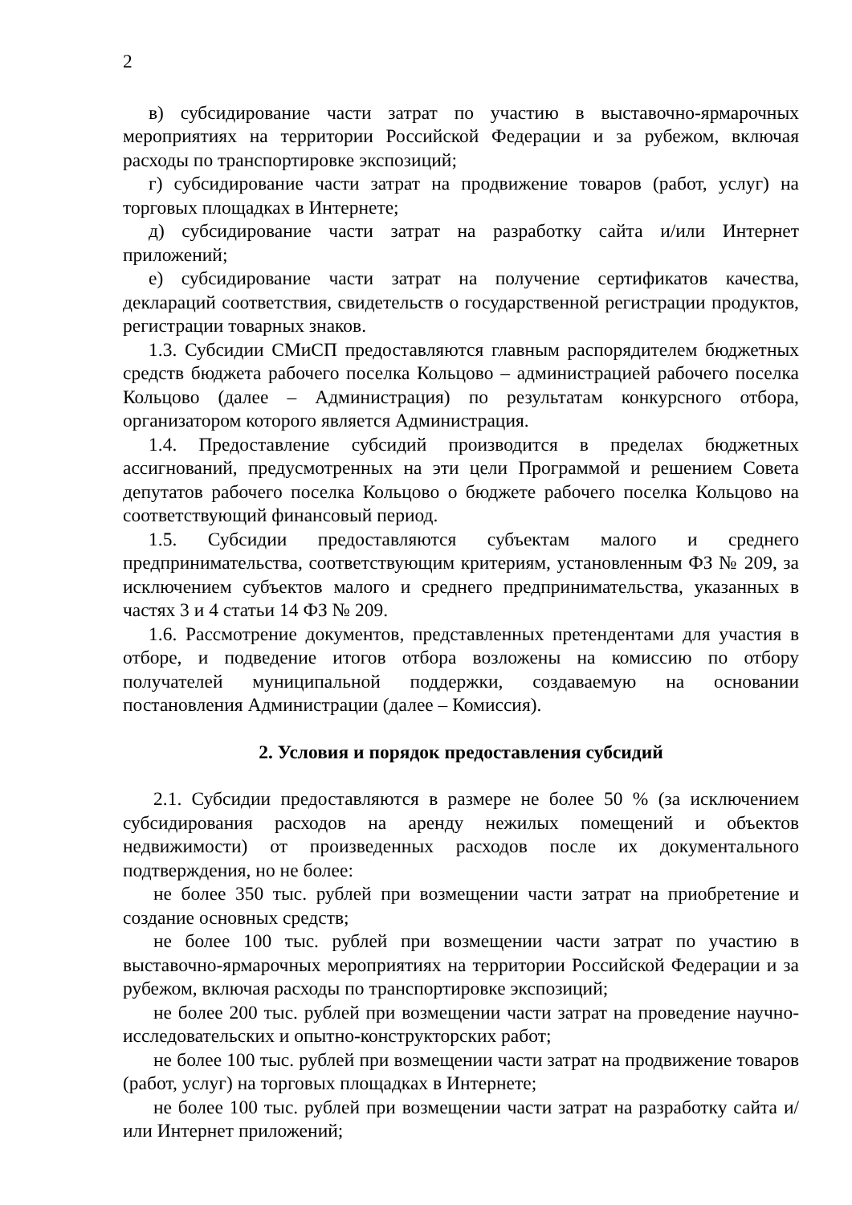2
в) субсидирование части затрат по участию в выставочно-ярмарочных мероприятиях на территории Российской Федерации и за рубежом, включая расходы по транспортировке экспозиций;
г) субсидирование части затрат на продвижение товаров (работ, услуг) на торговых площадках в Интернете;
д) субсидирование части затрат на разработку сайта и/или Интернет приложений;
е) субсидирование части затрат на получение сертификатов качества, деклараций соответствия, свидетельств о государственной регистрации продуктов, регистрации товарных знаков.
1.3. Субсидии СМиСП предоставляются главным распорядителем бюджетных средств бюджета рабочего поселка Кольцово – администрацией рабочего поселка Кольцово (далее – Администрация) по результатам конкурсного отбора, организатором которого является Администрация.
1.4. Предоставление субсидий производится в пределах бюджетных ассигнований, предусмотренных на эти цели Программой и решением Совета депутатов рабочего поселка Кольцово о бюджете рабочего поселка Кольцово на соответствующий финансовый период.
1.5. Субсидии предоставляются субъектам малого и среднего предпринимательства, соответствующим критериям, установленным ФЗ № 209, за исключением субъектов малого и среднего предпринимательства, указанных в частях 3 и 4 статьи 14 ФЗ № 209.
1.6. Рассмотрение документов, представленных претендентами для участия в отборе, и подведение итогов отбора возложены на комиссию по отбору получателей муниципальной поддержки, создаваемую на основании постановления Администрации (далее – Комиссия).
2. Условия и порядок предоставления субсидий
2.1. Субсидии предоставляются в размере не более 50 % (за исключением субсидирования расходов на аренду нежилых помещений и объектов недвижимости) от произведенных расходов после их документального подтверждения, но не более:
не более 350 тыс. рублей при возмещении части затрат на приобретение и создание основных средств;
не более 100 тыс. рублей при возмещении части затрат по участию в выставочно-ярмарочных мероприятиях на территории Российской Федерации и за рубежом, включая расходы по транспортировке экспозиций;
не более 200 тыс. рублей при возмещении части затрат на проведение научно-исследовательских и опытно-конструкторских работ;
не более 100 тыс. рублей при возмещении части затрат на продвижение товаров (работ, услуг) на торговых площадках в Интернете;
не более 100 тыс. рублей при возмещении части затрат на разработку сайта и/или Интернет приложений;